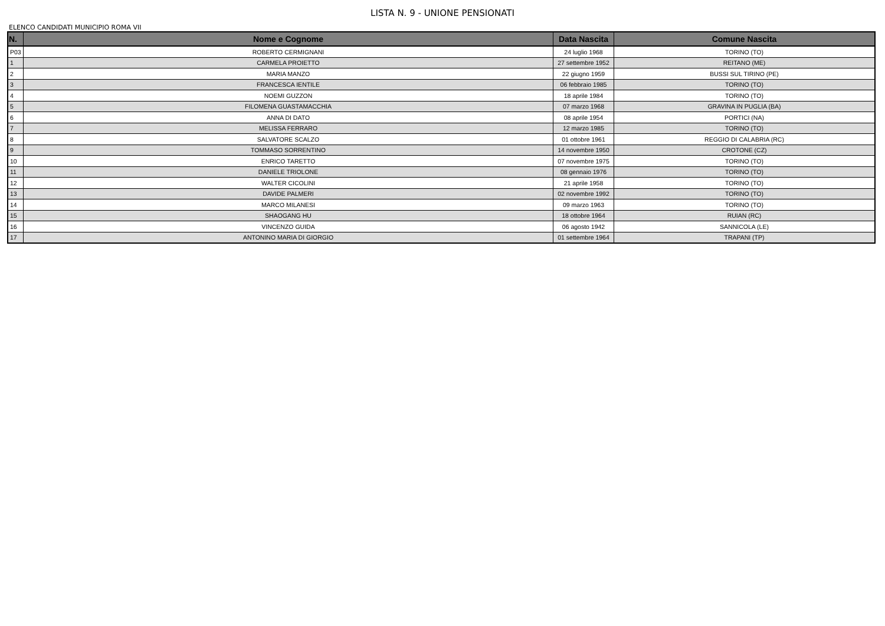LISTA N. 9 - UNIONE PENSIONATI
ELENCO CANDIDATI MUNICIPIO ROMA VII
| N. | Nome e Cognome | Data Nascita | Comune Nascita |
| --- | --- | --- | --- |
| P03 | ROBERTO CERMIGNANI | 24 luglio 1968 | TORINO (TO) |
| 1 | CARMELA PROIETTO | 27 settembre 1952 | REITANO (ME) |
| 2 | MARIA MANZO | 22 giugno 1959 | BUSSI SUL TIRINO (PE) |
| 3 | FRANCESCA IENTILE | 06 febbraio 1985 | TORINO (TO) |
| 4 | NOEMI GUZZON | 18 aprile 1984 | TORINO (TO) |
| 5 | FILOMENA GUASTAMACCHIA | 07 marzo 1968 | GRAVINA IN PUGLIA (BA) |
| 6 | ANNA DI DATO | 08 aprile 1954 | PORTICI (NA) |
| 7 | MELISSA FERRARO | 12 marzo 1985 | TORINO (TO) |
| 8 | SALVATORE SCALZO | 01 ottobre 1961 | REGGIO DI CALABRIA (RC) |
| 9 | TOMMASO SORRENTINO | 14 novembre 1950 | CROTONE (CZ) |
| 10 | ENRICO TARETTO | 07 novembre 1975 | TORINO (TO) |
| 11 | DANIELE TRIOLONE | 08 gennaio 1976 | TORINO (TO) |
| 12 | WALTER CICOLINI | 21 aprile 1958 | TORINO (TO) |
| 13 | DAVIDE PALMERI | 02 novembre 1992 | TORINO (TO) |
| 14 | MARCO MILANESI | 09 marzo 1963 | TORINO (TO) |
| 15 | SHAOGANG HU | 18 ottobre 1964 | RUIAN (RC) |
| 16 | VINCENZO GUIDA | 06 agosto 1942 | SANNICOLA (LE) |
| 17 | ANTONINO MARIA DI GIORGIO | 01 settembre 1964 | TRAPANI (TP) |